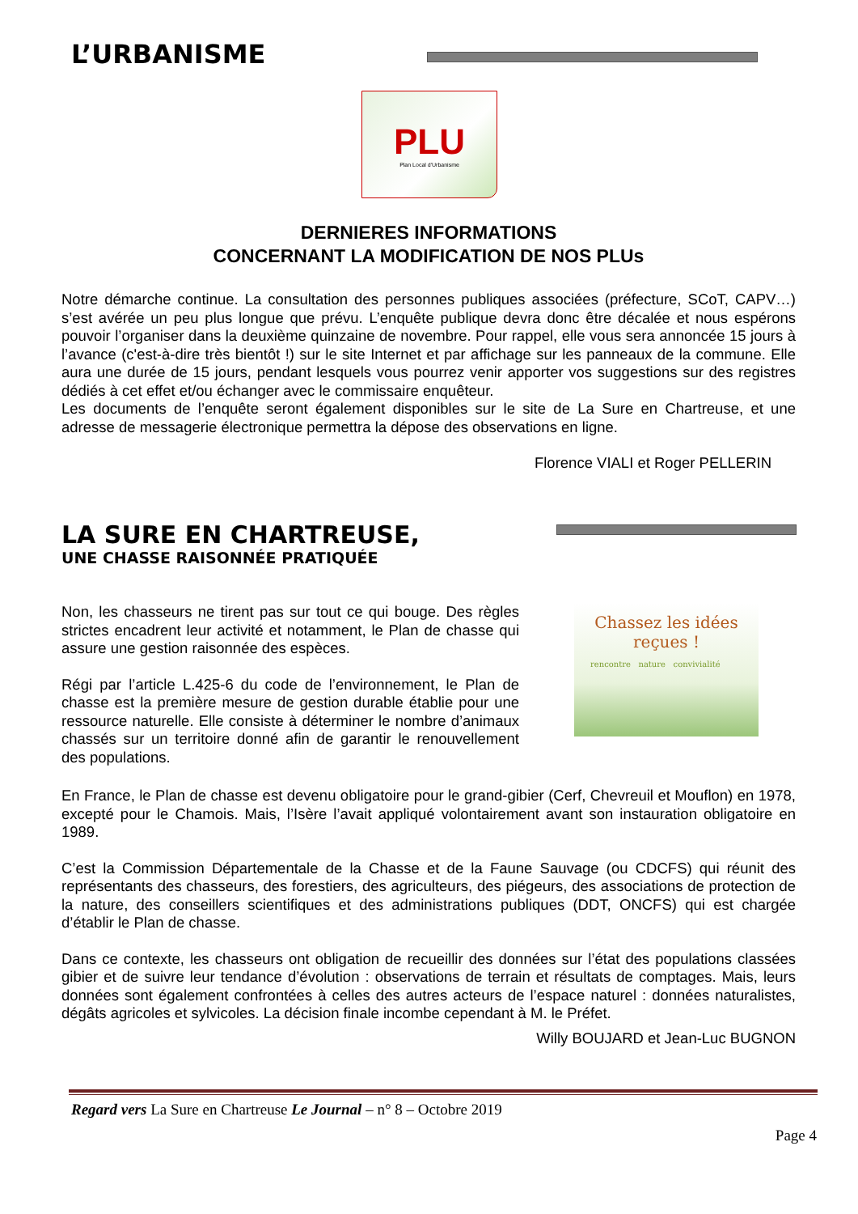L’URBANISME
PLU
Plan Local d'Urbanisme
DERNIERES INFORMATIONS
CONCERNANT LA MODIFICATION DE NOS PLUs
Notre démarche continue. La consultation des personnes publiques associées (préfecture, SCoT, CAPV…) s’est avérée un peu plus longue que prévu. L’enquête publique devra donc être décalée et nous espérons pouvoir l’organiser dans la deuxième quinzaine de novembre. Pour rappel, elle vous sera annoncée 15 jours à l’avance (c'est-à-dire très bientôt !) sur le site Internet et par affichage sur les panneaux de la commune. Elle aura une durée de 15 jours, pendant lesquels vous pourrez venir apporter vos suggestions sur des registres dédiés à cet effet et/ou échanger avec le commissaire enquêteur.
Les documents de l’enquête seront également disponibles sur le site de La Sure en Chartreuse, et une adresse de messagerie électronique permettra la dépose des observations en ligne.
Florence VIALI et Roger PELLERIN
LA SURE EN CHARTREUSE,
UNE CHASSE RAISONNÉE PRATIQUÉE
Non, les chasseurs ne tirent pas sur tout ce qui bouge. Des règles strictes encadrent leur activité et notamment, le Plan de chasse qui assure une gestion raisonnée des espèces.
Régi par l’article L.425-6 du code de l’environnement, le Plan de chasse est la première mesure de gestion durable établie pour une ressource naturelle. Elle consiste à déterminer le nombre d’animaux chassés sur un territoire donné afin de garantir le renouvellement des populations.
Chassez les idées reçues !
rencontre nature convivialité
En France, le Plan de chasse est devenu obligatoire pour le grand-gibier (Cerf, Chevreuil et Mouflon) en 1978, excepté pour le Chamois. Mais, l’Isère l’avait appliqué volontairement avant son instauration obligatoire en 1989.
C’est la Commission Départementale de la Chasse et de la Faune Sauvage (ou CDCFS) qui réunit des représentants des chasseurs, des forestiers, des agriculteurs, des piégeurs, des associations de protection de la nature, des conseillers scientifiques et des administrations publiques (DDT, ONCFS) qui est chargée d’établir le Plan de chasse.
Dans ce contexte, les chasseurs ont obligation de recueillir des données sur l’état des populations classées gibier et de suivre leur tendance d’évolution : observations de terrain et résultats de comptages. Mais, leurs données sont également confrontées à celles des autres acteurs de l’espace naturel : données naturalistes, dégâts agricoles et sylvicoles. La décision finale incombe cependant à M. le Préfet.
Willy BOUJARD et Jean-Luc BUGNON
Regard vers La Sure en Chartreuse Le Journal – n° 8 – Octobre 2019
Page 4